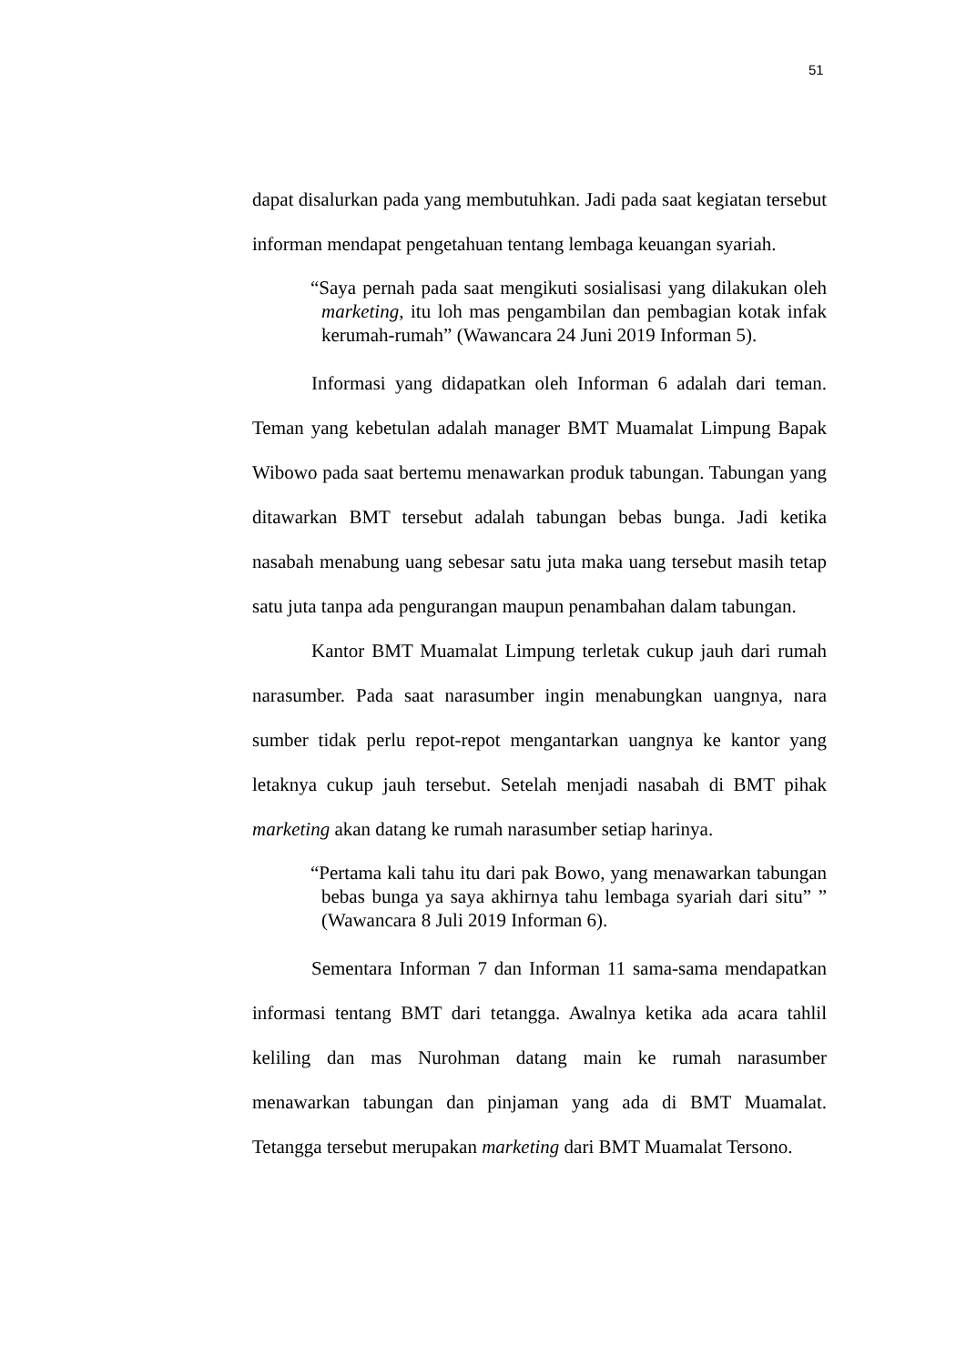51
dapat disalurkan pada yang membutuhkan. Jadi pada saat kegiatan tersebut informan mendapat pengetahuan tentang lembaga keuangan syariah.
“Saya pernah pada saat mengikuti sosialisasi yang dilakukan oleh marketing, itu loh mas pengambilan dan pembagian kotak infak kerumah-rumah” (Wawancara 24 Juni 2019 Informan 5).
Informasi yang didapatkan oleh Informan 6 adalah dari teman. Teman yang kebetulan adalah manager BMT Muamalat Limpung Bapak Wibowo pada saat bertemu menawarkan produk tabungan. Tabungan yang ditawarkan BMT tersebut adalah tabungan bebas bunga. Jadi ketika nasabah menabung uang sebesar satu juta maka uang tersebut masih tetap satu juta tanpa ada pengurangan maupun penambahan dalam tabungan.
Kantor BMT Muamalat Limpung terletak cukup jauh dari rumah narasumber. Pada saat narasumber ingin menabungkan uangnya, nara sumber tidak perlu repot-repot mengantarkan uangnya ke kantor yang letaknya cukup jauh tersebut. Setelah menjadi nasabah di BMT pihak marketing akan datang ke rumah narasumber setiap harinya.
“Pertama kali tahu itu dari pak Bowo, yang menawarkan tabungan bebas bunga ya saya akhirnya tahu lembaga syariah dari situ” ” (Wawancara 8 Juli 2019 Informan 6).
Sementara Informan 7 dan Informan 11 sama-sama mendapatkan informasi tentang BMT dari tetangga. Awalnya ketika ada acara tahlil keliling dan mas Nurohman datang main ke rumah narasumber menawarkan tabungan dan pinjaman yang ada di BMT Muamalat. Tetangga tersebut merupakan marketing dari BMT Muamalat Tersono.